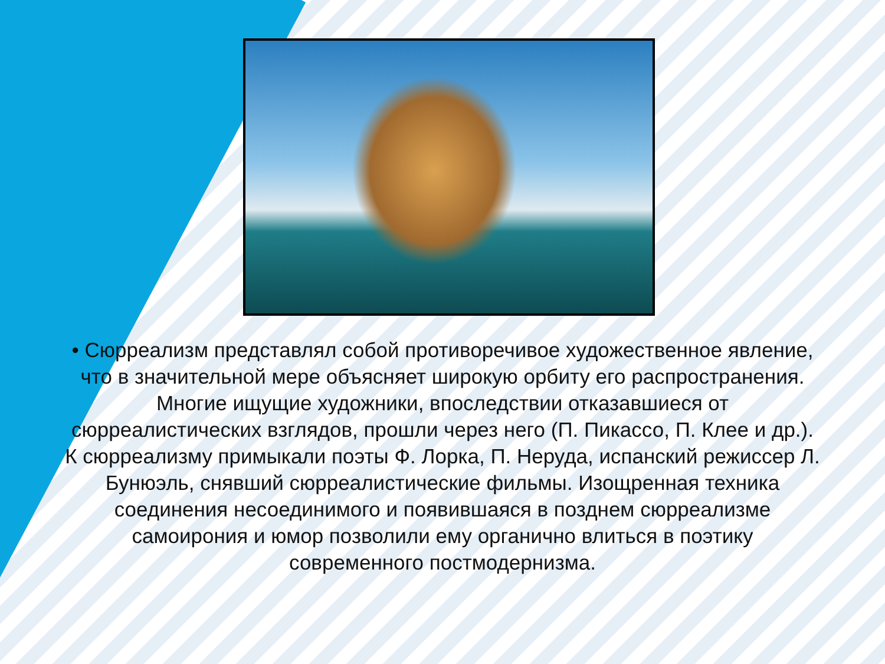• Сюрреализм представлял собой противоречивое художественное явление, что в значительной мере объясняет широкую орбиту его распространения. Многие ищущие художники, впоследствии отказавшиеся от сюрреалистических взглядов, прошли через него (П. Пикассо, П. Клее и др.). К сюрреализму примыкали поэты Ф. Лорка, П. Неруда, испанский режиссер Л. Бунюэль, снявший сюрреалистические фильмы. Изощренная техника соединения несоединимого и появившаяся в позднем сюрреализме самоирония и юмор позволили ему органично влиться в поэтику современного постмодернизма.